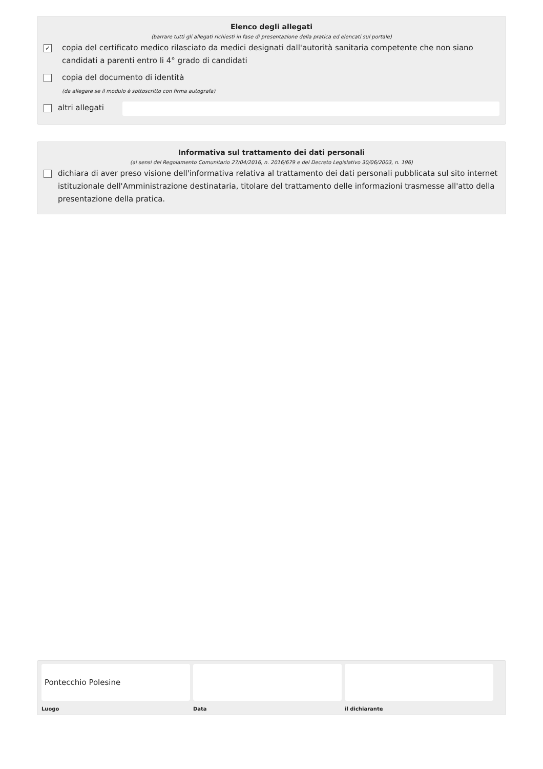Elenco degli allegati
(barrare tutti gli allegati richiesti in fase di presentazione della pratica ed elencati sul portale)
✓ copia del certificato medico rilasciato da medici designati dall'autorità sanitaria competente che non siano candidati a parenti entro li 4° grado di candidati
copia del documento di identità
(da allegare se il modulo è sottoscritto con firma autografa)
altri allegati
Informativa sul trattamento dei dati personali
(ai sensi del Regolamento Comunitario 27/04/2016, n. 2016/679 e del Decreto Legislativo 30/06/2003, n. 196)
dichiara di aver preso visione dell'informativa relativa al trattamento dei dati personali pubblicata sul sito internet istituzionale dell'Amministrazione destinataria, titolare del trattamento delle informazioni trasmesse all'atto della presentazione della pratica.
Pontecchio Polesine
Luogo
Data il dichiarante